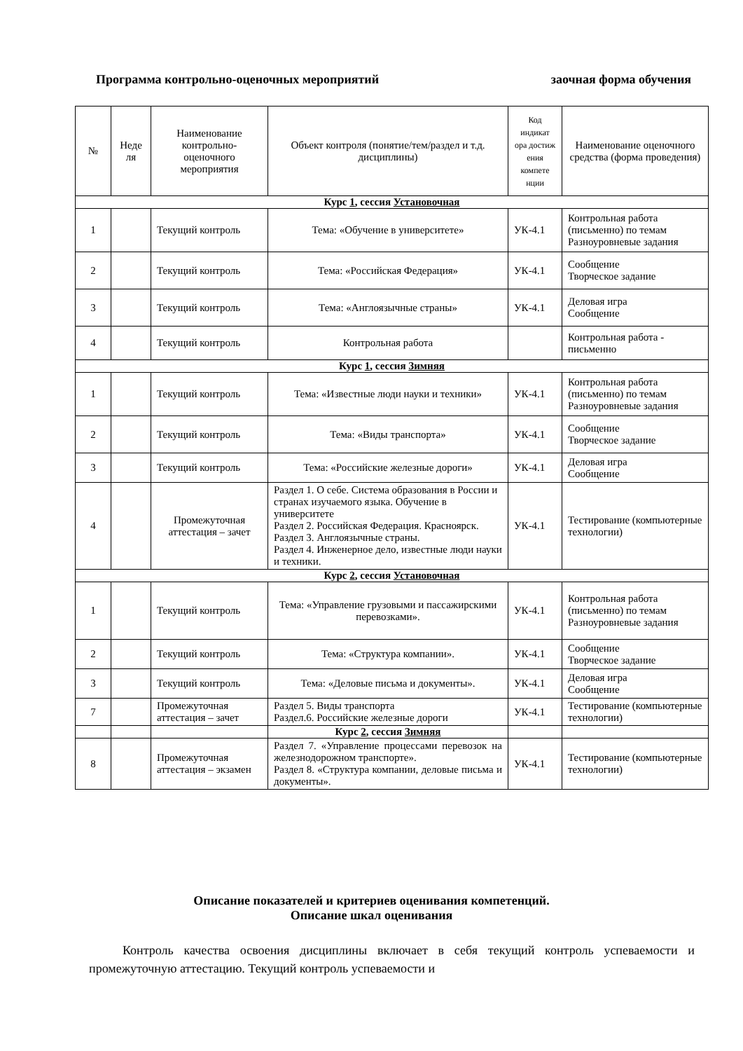Программа контрольно-оценочных мероприятий заочная форма обучения
| № | Неде ля | Наименование контрольно-оценочного мероприятия | Объект контроля (понятие/тем/раздел и т.д. дисциплины) | Код индикат ора достиж ения компете нции | Наименование оценочного средства (форма проведения) |
| --- | --- | --- | --- | --- | --- |
| Курс 1 , сессия Установочная | | | | | |
| 1 | | Текущий контроль | Тема: «Обучение в университете» | УК-4.1 | Контрольная работа (письменно) по темам Разноуровневые задания |
| 2 | | Текущий контроль | Тема: «Российская Федерация» | УК-4.1 | Сообщение Творческое задание |
| 3 | | Текущий контроль | Тема: «Англоязычные страны» | УК-4.1 | Деловая игра Сообщение |
| 4 | | Текущий контроль | Контрольная работа | | Контрольная работа - письменно |
| Курс 1 , сессия Зимняя | | | | | |
| 1 | | Текущий контроль | Тема: «Известные люди науки и техники» | УК-4.1 | Контрольная работа (письменно) по темам Разноуровневые задания |
| 2 | | Текущий контроль | Тема: «Виды транспорта» | УК-4.1 | Сообщение Творческое задание |
| 3 | | Текущий контроль | Тема: «Российские железные дороги» | УК-4.1 | Деловая игра Сообщение |
| 4 | | Промежуточная аттестация – зачет | Раздел 1. О себе. Система образования в России и странах изучаемого языка. Обучение в университете Раздел 2. Российская Федерация. Красноярск. Раздел 3. Англоязычные страны. Раздел 4. Инженерное дело, известные люди науки и техники. | УК-4.1 | Тестирование (компьютерные технологии) |
| Курс 2 , сессия Установочная | | | | | |
| 1 | | Текущий контроль | Тема: «Управление грузовыми и пассажирскими перевозками». | УК-4.1 | Контрольная работа (письменно) по темам Разноуровневые задания |
| 2 | | Текущий контроль | Тема: «Структура компании». | УК-4.1 | Сообщение Творческое задание |
| 3 | | Текущий контроль | Тема: «Деловые письма и документы». | УК-4.1 | Деловая игра Сообщение |
| 7 | | Промежуточная аттестация – зачет | Раздел 5. Виды транспорта Раздел.6. Российские железные дороги | УК-4.1 | Тестирование (компьютерные технологии) |
| | | | Курс 2 , сессия Зимняя | | |
| 8 | | Промежуточная аттестация – экзамен | Раздел 7. «Управление процессами перевозок на железнодорожном транспорте». Раздел 8. «Структура компании, деловые письма и документы». | УК-4.1 | Тестирование (компьютерные технологии) |
Описание показателей и критериев оценивания компетенций.
Описание шкал оценивания
Контроль качества освоения дисциплины включает в себя текущий контроль успеваемости и промежуточную аттестацию. Текущий контроль успеваемости и